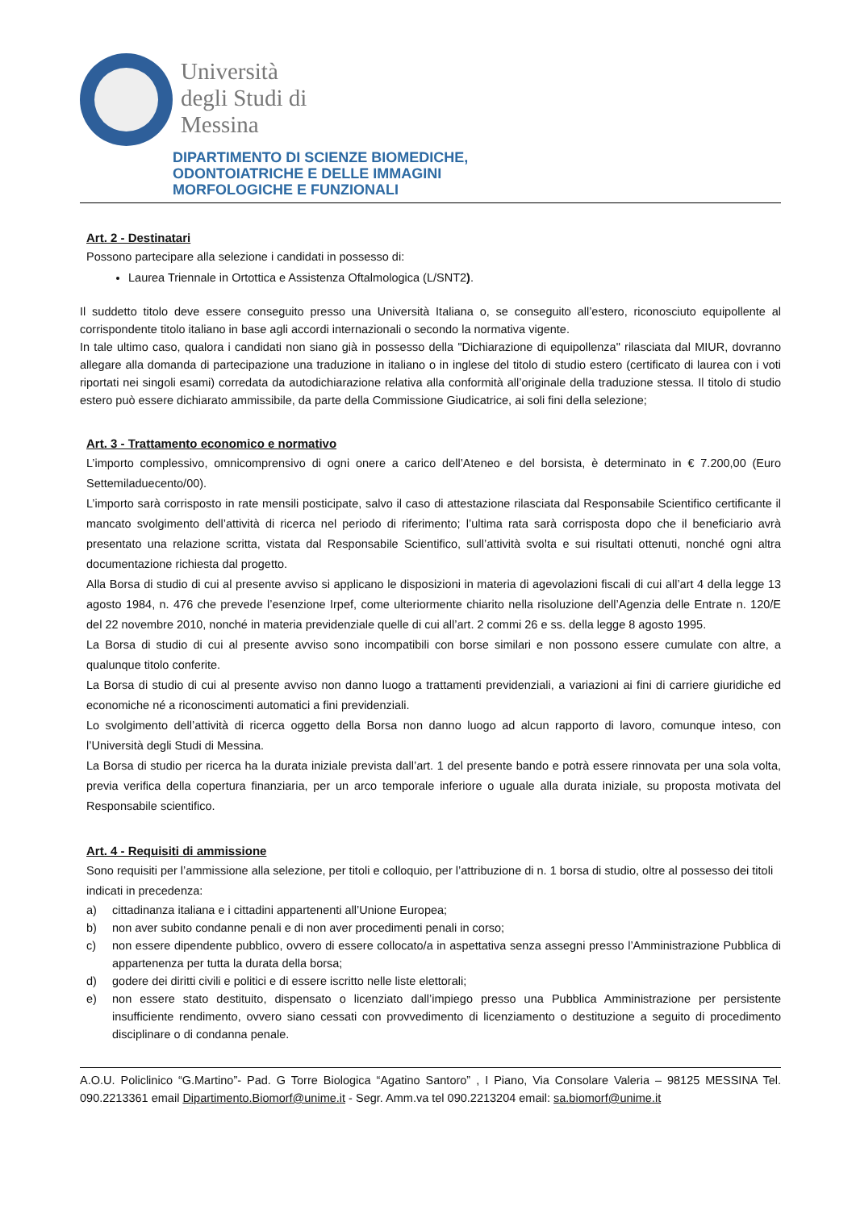Università
degli Studi di
Messina
DIPARTIMENTO DI SCIENZE BIOMEDICHE,
ODONTOIATRICHE E DELLE IMMAGINI
MORFOLOGICHE E FUNZIONALI
Art. 2 - Destinatari
Possono partecipare alla selezione i candidati in possesso di:
Laurea Triennale in Ortottica e Assistenza Oftalmologica (L/SNT2).
Il suddetto titolo deve essere conseguito presso una Università Italiana o, se conseguito all’estero, riconosciuto equipollente al corrispondente titolo italiano in base agli accordi internazionali o secondo la normativa vigente.
In tale ultimo caso, qualora i candidati non siano già in possesso della "Dichiarazione di equipollenza" rilasciata dal MIUR, dovranno allegare alla domanda di partecipazione una traduzione in italiano o in inglese del titolo di studio estero (certificato di laurea con i voti riportati nei singoli esami) corredata da autodichiarazione relativa alla conformità all’originale della traduzione stessa. Il titolo di studio estero può essere dichiarato ammissibile, da parte della Commissione Giudicatrice, ai soli fini della selezione;
Art. 3 - Trattamento economico e normativo
L’importo complessivo, omnicomprensivo di ogni onere a carico dell’Ateneo e del borsista, è determinato in € 7.200,00 (Euro Settemiladuecento/00).
L’importo sarà corrisposto in rate mensili posticipate, salvo il caso di attestazione rilasciata dal Responsabile Scientifico certificante il mancato svolgimento dell’attività di ricerca nel periodo di riferimento; l’ultima rata sarà corrisposta dopo che il beneficiario avrà presentato una relazione scritta, vistata dal Responsabile Scientifico, sull’attività svolta e sui risultati ottenuti, nonché ogni altra documentazione richiesta dal progetto.
Alla Borsa di studio di cui al presente avviso si applicano le disposizioni in materia di agevolazioni fiscali di cui all’art 4 della legge 13 agosto 1984, n. 476 che prevede l’esenzione Irpef, come ulteriormente chiarito nella risoluzione dell’Agenzia delle Entrate n. 120/E del 22 novembre 2010, nonché in materia previdenziale quelle di cui all’art. 2 commi 26 e ss. della legge 8 agosto 1995.
La Borsa di studio di cui al presente avviso sono incompatibili con borse similari e non possono essere cumulate con altre, a qualunque titolo conferite.
La Borsa di studio di cui al presente avviso non danno luogo a trattamenti previdenziali, a variazioni ai fini di carriere giuridiche ed economiche né a riconoscimenti automatici a fini previdenziali.
Lo svolgimento dell’attività di ricerca oggetto della Borsa non danno luogo ad alcun rapporto di lavoro, comunque inteso, con l’Università degli Studi di Messina.
La Borsa di studio per ricerca ha la durata iniziale prevista dall’art. 1 del presente bando e potrà essere rinnovata per una sola volta, previa verifica della copertura finanziaria, per un arco temporale inferiore o uguale alla durata iniziale, su proposta motivata del Responsabile scientifico.
Art. 4 - Requisiti di ammissione
Sono requisiti per l’ammissione alla selezione, per titoli e colloquio, per l’attribuzione di n. 1 borsa di studio, oltre al possesso dei titoli indicati in precedenza:
a) cittadinanza italiana e i cittadini appartenenti all’Unione Europea;
b) non aver subito condanne penali e di non aver procedimenti penali in corso;
c) non essere dipendente pubblico, ovvero di essere collocato/a in aspettativa senza assegni presso l’Amministrazione Pubblica di appartenenza per tutta la durata della borsa;
d) godere dei diritti civili e politici e di essere iscritto nelle liste elettorali;
e) non essere stato destituito, dispensato o licenziato dall’impiego presso una Pubblica Amministrazione per persistente insufficiente rendimento, ovvero siano cessati con provvedimento di licenziamento o destituzione a seguito di procedimento disciplinare o di condanna penale.
A.O.U. Policlinico “G.Martino”- Pad. G Torre Biologica “Agatino Santoro” , I Piano, Via Consolare Valeria – 98125 MESSINA Tel. 090.2213361 email Dipartimento.Biomorf@unime.it - Segr. Amm.va tel 090.2213204 email: sa.biomorf@unime.it